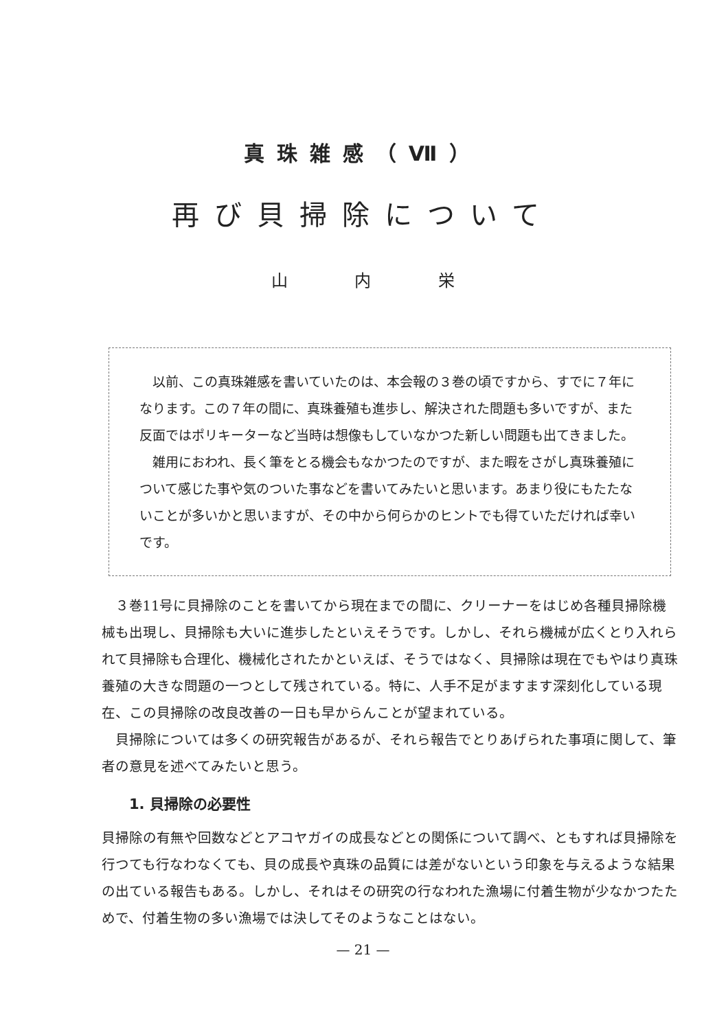真珠雑感（Ⅶ）
再び貝掃除について
山 内 栄
以前、この真珠雑感を書いていたのは、本会報の３巻の頃ですから、すでに７年になります。この７年の間に、真珠養殖も進歩し、解決された問題も多いですが、また反面ではポリキーターなど当時は想像もしていなかつた新しい問題も出てきました。
雑用におわれ、長く筆をとる機会もなかつたのですが、また暇をさがし真珠養殖について感じた事や気のついた事などを書いてみたいと思います。あまり役にもたたないことが多いかと思いますが、その中から何らかのヒントでも得ていただければ幸いです。
３巻11号に貝掃除のことを書いてから現在までの間に、クリーナーをはじめ各種貝掃除機械も出現し、貝掃除も大いに進歩したといえそうです。しかし、それら機械が広くとり入れられて貝掃除も合理化、機械化されたかといえば、そうではなく、貝掃除は現在でもやはり真珠養殖の大きな問題の一つとして残されている。特に、人手不足がますます深刻化している現在、この貝掃除の改良改善の一日も早からんことが望まれている。
貝掃除については多くの研究報告があるが、それら報告でとりあげられた事項に関して、筆者の意見を述べてみたいと思う。
1. 貝掃除の必要性
貝掃除の有無や回数などとアコヤガイの成長などとの関係について調べ、ともすれば貝掃除を行つても行なわなくても、貝の成長や真珠の品質には差がないという印象を与えるような結果の出ている報告もある。しかし、それはその研究の行なわれた漁場に付着生物が少なかつたためで、付着生物の多い漁場では決してそのようなことはない。
— 21 —